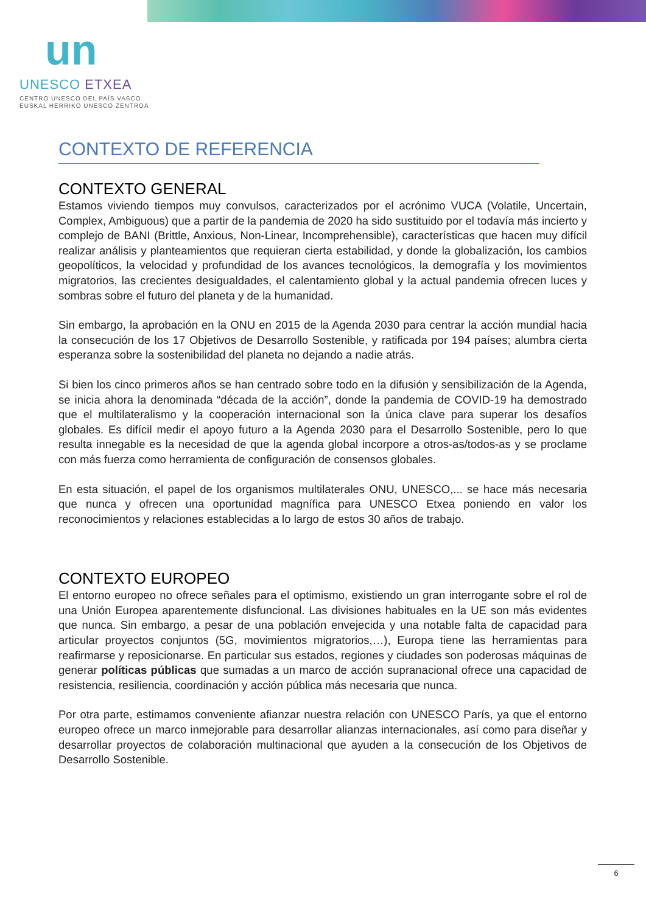un
UNESCO ETXEA
CENTRO UNESCO DEL PAÍS VASCO
EUSKAL HERRIKO UNESCO ZENTROA
CONTEXTO DE REFERENCIA
CONTEXTO GENERAL
Estamos viviendo tiempos muy convulsos, caracterizados por el acrónimo VUCA (Volatile, Uncertain, Complex, Ambiguous) que a partir de la pandemia de 2020 ha sido sustituido por el todavía más incierto y complejo de BANI (Brittle, Anxious, Non-Linear, Incomprehensible), características que hacen muy difícil realizar análisis y planteamientos que requieran cierta estabilidad, y donde la globalización, los cambios geopolíticos, la velocidad y profundidad de los avances tecnológicos, la demografía y los movimientos migratorios, las crecientes desigualdades, el calentamiento global y la actual pandemia ofrecen luces y sombras sobre el futuro del planeta y de la humanidad.
Sin embargo, la aprobación en la ONU en 2015 de la Agenda 2030 para centrar la acción mundial hacia la consecución de los 17 Objetivos de Desarrollo Sostenible, y ratificada por 194 países; alumbra cierta esperanza sobre la sostenibilidad del planeta no dejando a nadie atrás.
Si bien los cinco primeros años se han centrado sobre todo en la difusión y sensibilización de la Agenda, se inicia ahora la denominada “década de la acción”, donde la pandemia de COVID-19 ha demostrado que el multilateralismo y la cooperación internacional son la única clave para superar los desafíos globales. Es difícil medir el apoyo futuro a la Agenda 2030 para el Desarrollo Sostenible, pero lo que resulta innegable es la necesidad de que la agenda global incorpore a otros-as/todos-as y se proclame con más fuerza como herramienta de configuración de consensos globales.
En esta situación, el papel de los organismos multilaterales ONU, UNESCO,... se hace más necesaria que nunca y ofrecen una oportunidad magnífica para UNESCO Etxea poniendo en valor los reconocimientos y relaciones establecidas a lo largo de estos 30 años de trabajo.
CONTEXTO EUROPEO
El entorno europeo no ofrece señales para el optimismo, existiendo un gran interrogante sobre el rol de una Unión Europea aparentemente disfuncional. Las divisiones habituales en la UE son más evidentes que nunca. Sin embargo, a pesar de una población envejecida y una notable falta de capacidad para articular proyectos conjuntos (5G, movimientos migratorios,…), Europa tiene las herramientas para reafirmarse y reposicionarse. En particular sus estados, regiones y ciudades son poderosas máquinas de generar políticas públicas que sumadas a un marco de acción supranacional ofrece una capacidad de resistencia, resiliencia, coordinación y acción pública más necesaria que nunca.
Por otra parte, estimamos conveniente afianzar nuestra relación con UNESCO París, ya que el entorno europeo ofrece un marco inmejorable para desarrollar alianzas internacionales, así como para diseñar y desarrollar proyectos de colaboración multinacional que ayuden a la consecución de los Objetivos de Desarrollo Sostenible.
6